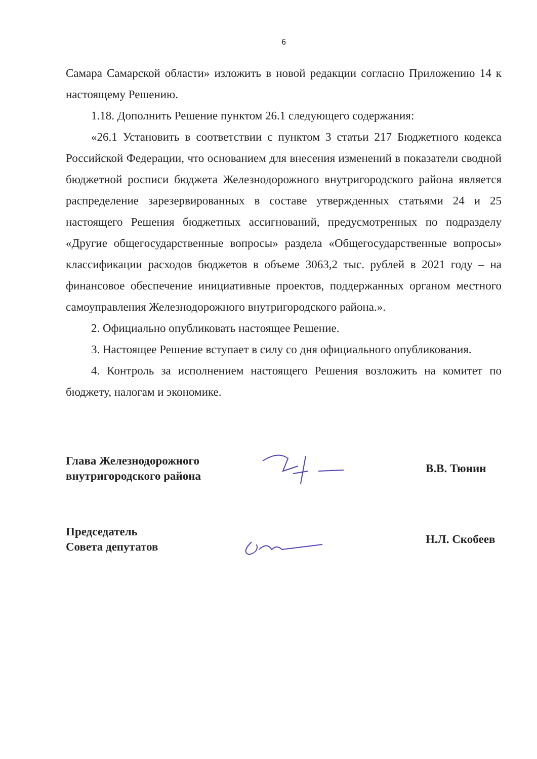6
Самара Самарской области» изложить в новой редакции согласно Приложению 14 к настоящему Решению.
1.18. Дополнить Решение пунктом 26.1 следующего содержания:
«26.1 Установить в соответствии с пунктом 3 статьи 217 Бюджетного кодекса Российской Федерации, что основанием для внесения изменений в показатели сводной бюджетной росписи бюджета Железнодорожного внутригородского района является распределение зарезервированных в составе утвержденных статьями 24 и 25 настоящего Решения бюджетных ассигнований, предусмотренных по подразделу «Другие общегосударственные вопросы» раздела «Общегосударственные вопросы» классификации расходов бюджетов в объеме 3063,2 тыс. рублей в 2021 году – на финансовое обеспечение инициативные проектов, поддержанных органом местного самоуправления Железнодорожного внутригородского района.».
2. Официально опубликовать настоящее Решение.
3. Настоящее Решение вступает в силу со дня официального опубликования.
4. Контроль за исполнением настоящего Решения возложить на комитет по бюджету, налогам и экономике.
Глава Железнодорожного
внутригородского района
В.В. Тюнин
Председатель
Совета депутатов
Н.Л. Скобеев